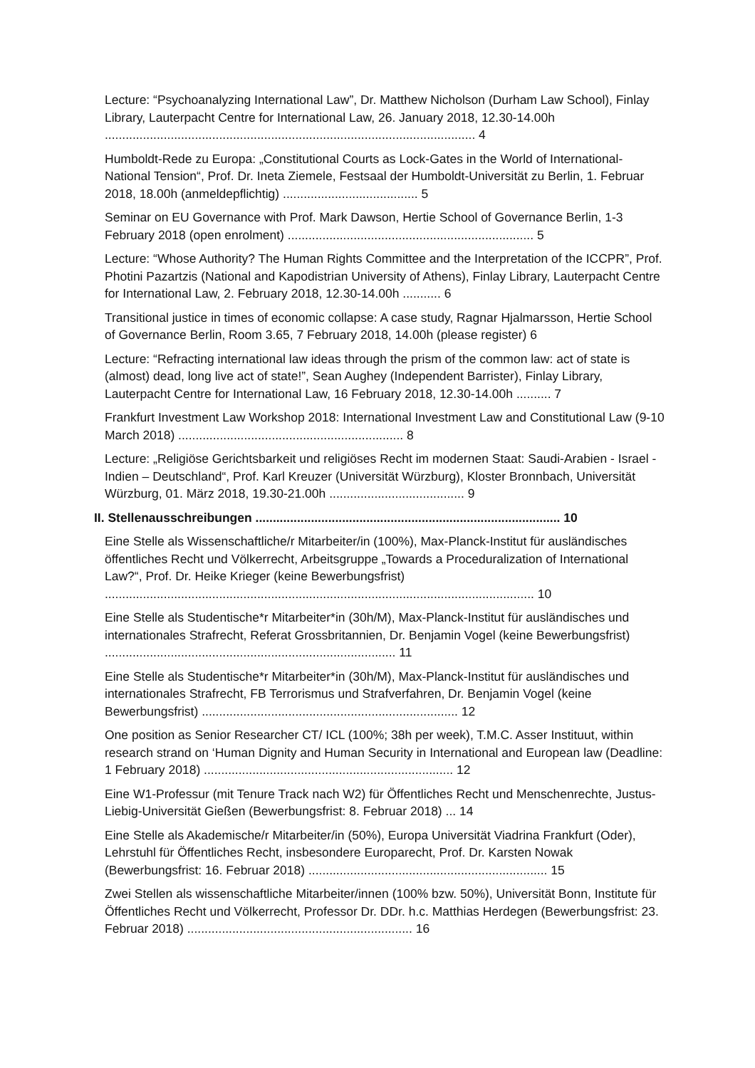Lecture: “Psychoanalyzing International Law”, Dr. Matthew Nicholson (Durham Law School), Finlay Library, Lauterpacht Centre for International Law, 26. January 2018, 12.30-14.00h ........................................................................................................... 4
Humboldt-Rede zu Europa: „Constitutional Courts as Lock-Gates in the World of International-National Tension“, Prof. Dr. Ineta Ziemele, Festsaal der Humboldt-Universität zu Berlin, 1. Februar 2018, 18.00h (anmeldepflichtig) ....................................... 5
Seminar on EU Governance with Prof. Mark Dawson, Hertie School of Governance Berlin, 1-3 February 2018 (open enrolment) ....................................................................... 5
Lecture: “Whose Authority? The Human Rights Committee and the Interpretation of the ICCPR”, Prof. Photini Pazartzis (National and Kapodistrian University of Athens), Finlay Library, Lauterpacht Centre for International Law, 2. February 2018, 12.30-14.00h ........... 6
Transitional justice in times of economic collapse: A case study, Ragnar Hjalmarsson, Hertie School of Governance Berlin, Room 3.65, 7 February 2018, 14.00h (please register) 6
Lecture: “Refracting international law ideas through the prism of the common law: act of state is (almost) dead, long live act of state!”, Sean Aughey (Independent Barrister), Finlay Library, Lauterpacht Centre for International Law, 16 February 2018, 12.30-14.00h .......... 7
Frankfurt Investment Law Workshop 2018: International Investment Law and Constitutional Law (9-10 March 2018) ................................................................. 8
Lecture: „Religiöse Gerichtsbarkeit und religiöses Recht im modernen Staat: Saudi-Arabien - Israel - Indien – Deutschland“, Prof. Karl Kreuzer (Universität Würzburg), Kloster Bronnbach, Universität Würzburg, 01. März 2018, 19.30-21.00h ....................................... 9
II. Stellenausschreibungen ........................................................................................ 10
Eine Stelle als Wissenschaftliche/r Mitarbeiter/in (100%), Max-Planck-Institut für ausländisches öffentliches Recht und Völkerrecht, Arbeitsgruppe „Towards a Proceduralization of International Law?“, Prof. Dr. Heike Krieger (keine Bewerbungsfrist) ............................................................................................................................ 10
Eine Stelle als Studentische*r Mitarbeiter*in (30h/M), Max-Planck-Institut für ausländisches und internationales Strafrecht, Referat Grossbritannien, Dr. Benjamin Vogel (keine Bewerbungsfrist) .................................................................................... 11
Eine Stelle als Studentische*r Mitarbeiter*in (30h/M), Max-Planck-Institut für ausländisches und internationales Strafrecht, FB Terrorismus und Strafverfahren, Dr. Benjamin Vogel (keine Bewerbungsfrist) .......................................................................... 12
One position as Senior Researcher CT/ ICL (100%; 38h per week), T.M.C. Asser Instituut, within research strand on ‘Human Dignity and Human Security in International and European law (Deadline: 1 February 2018) ........................................................................ 12
Eine W1-Professur (mit Tenure Track nach W2) für Öffentliches Recht und Menschenrechte, Justus-Liebig-Universität Gießen (Bewerbungsfrist: 8. Februar 2018) ... 14
Eine Stelle als Akademische/r Mitarbeiter/in (50%), Europa Universität Viadrina Frankfurt (Oder), Lehrstuhl für Öffentliches Recht, insbesondere Europarecht, Prof. Dr. Karsten Nowak (Bewerbungsfrist: 16. Februar 2018) ..................................................................... 15
Zwei Stellen als wissenschaftliche Mitarbeiter/innen (100% bzw. 50%), Universität Bonn, Institute für Öffentliches Recht und Völkerrecht, Professor Dr. DDr. h.c. Matthias Herdegen (Bewerbungsfrist: 23. Februar 2018) ................................................................. 16